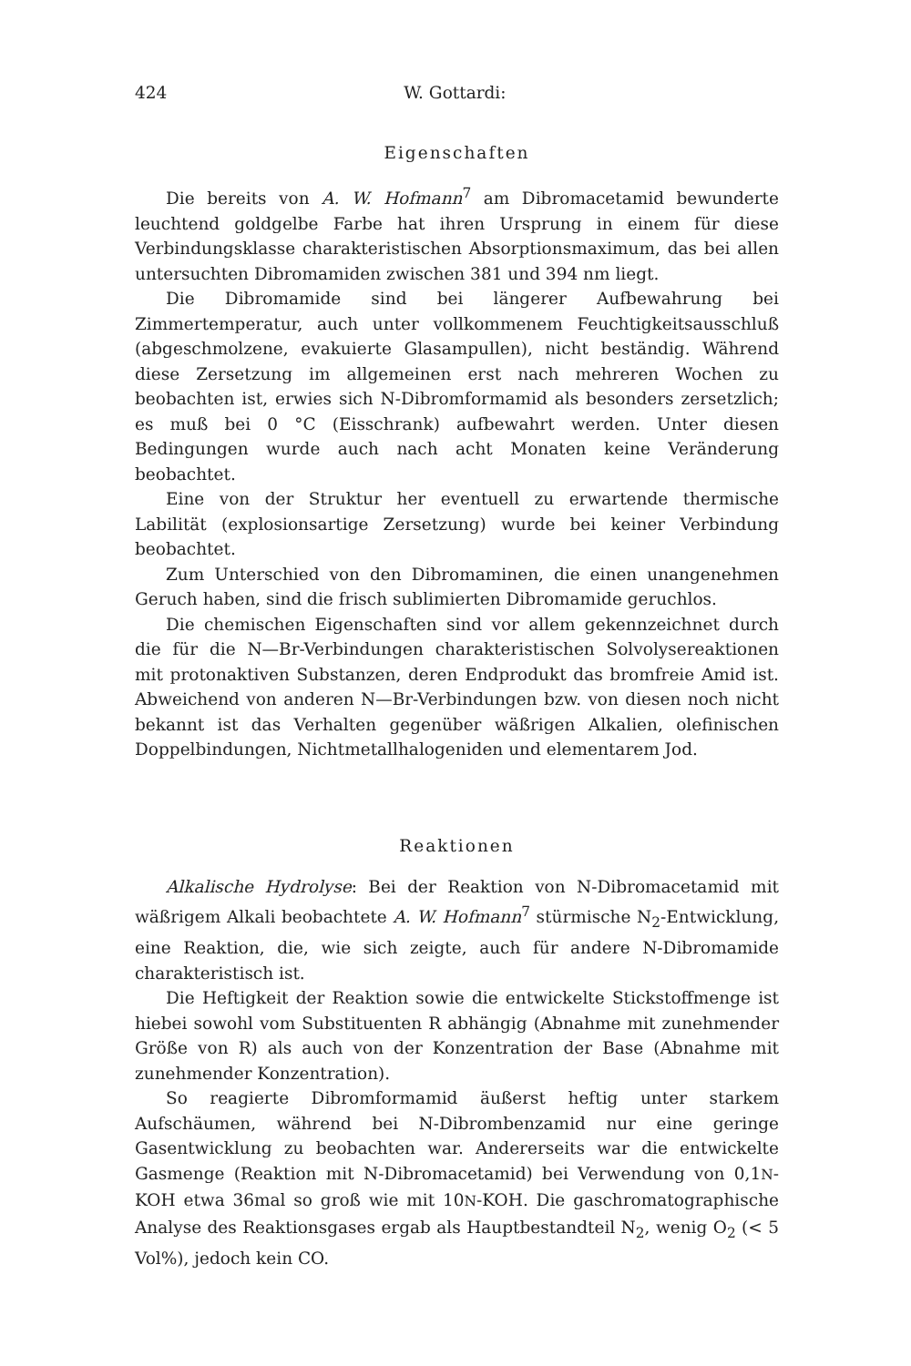424 W. Gottardi:
Eigenschaften
Die bereits von A. W. Hofmann<sup>7</sup> am Dibromacetamid bewunderte leuchtend goldgelbe Farbe hat ihren Ursprung in einem für diese Verbindungsklasse charakteristischen Absorptionsmaximum, das bei allen untersuchten Dibromamiden zwischen 381 und 394 nm liegt.
Die Dibromamide sind bei längerer Aufbewahrung bei Zimmertemperatur, auch unter vollkommenem Feuchtigkeitsausschluß (abgeschmolzene, evakuierte Glasampullen), nicht beständig. Während diese Zersetzung im allgemeinen erst nach mehreren Wochen zu beobachten ist, erwies sich N-Dibromformamid als besonders zersetzlich; es muß bei 0 °C (Eisschrank) aufbewahrt werden. Unter diesen Bedingungen wurde auch nach acht Monaten keine Veränderung beobachtet.
Eine von der Struktur her eventuell zu erwartende thermische Labilität (explosionsartige Zersetzung) wurde bei keiner Verbindung beobachtet.
Zum Unterschied von den Dibromaminen, die einen unangenehmen Geruch haben, sind die frisch sublimierten Dibromamide geruchlos.
Die chemischen Eigenschaften sind vor allem gekennzeichnet durch die für die N—Br-Verbindungen charakteristischen Solvolysereaktionen mit protonaktiven Substanzen, deren Endprodukt das bromfreie Amid ist. Abweichend von anderen N—Br-Verbindungen bzw. von diesen noch nicht bekannt ist das Verhalten gegenüber wäßrigen Alkalien, olefinischen Doppelbindungen, Nichtmetallhalogeniden und elementarem Jod.
Reaktionen
Alkalische Hydrolyse: Bei der Reaktion von N-Dibromacetamid mit wäßrigem Alkali beobachtete A. W. Hofmann<sup>7</sup> stürmische N<sub>2</sub>-Entwicklung, eine Reaktion, die, wie sich zeigte, auch für andere N-Dibromamide charakteristisch ist.
Die Heftigkeit der Reaktion sowie die entwickelte Stickstoffmenge ist hiebei sowohl vom Substituenten R abhängig (Abnahme mit zunehmender Größe von R) als auch von der Konzentration der Base (Abnahme mit zunehmender Konzentration).
So reagierte Dibromformamid äußerst heftig unter starkem Aufschäumen, während bei N-Dibrombenzamid nur eine geringe Gasentwicklung zu beobachten war. Andererseits war die entwickelte Gasmenge (Reaktion mit N-Dibromacetamid) bei Verwendung von 0,1N-KOH etwa 36mal so groß wie mit 10N-KOH. Die gaschromatographische Analyse des Reaktionsgases ergab als Hauptbestandteil N<sub>2</sub>, wenig O<sub>2</sub> (< 5 Vol%), jedoch kein CO.